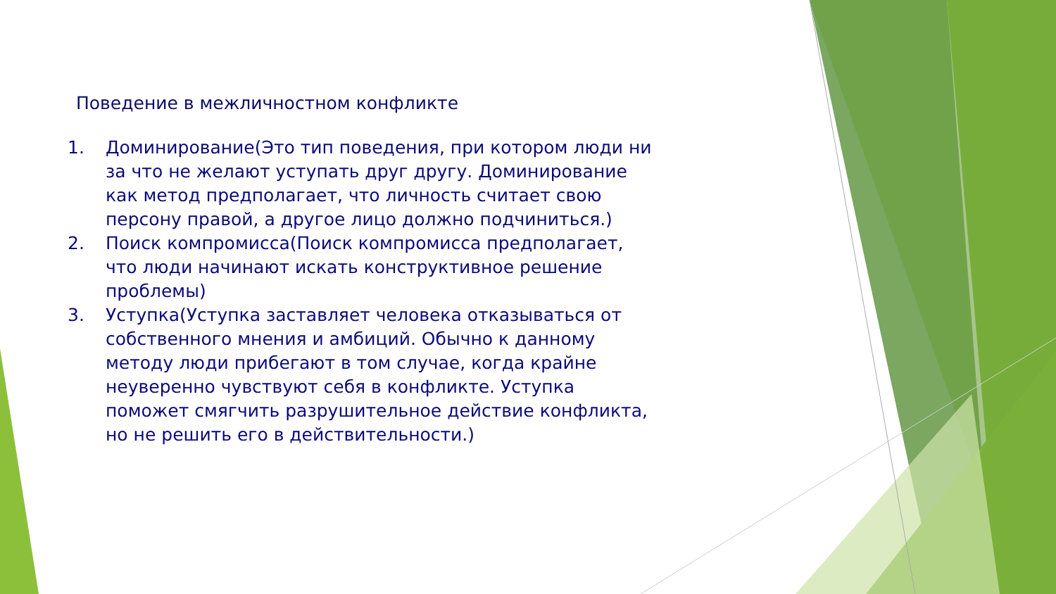Поведение в межличностном конфликте
1. Доминирование(Это тип поведения, при котором люди ни за что не желают уступать друг другу. Доминирование как метод предполагает, что личность считает свою персону правой, а другое лицо должно подчиниться.)
2. Поиск компромисса(Поиск компромисса предполагает, что люди начинают искать конструктивное решение проблемы)
3. Уступка(Уступка заставляет человека отказываться от собственного мнения и амбиций. Обычно к данному методу люди прибегают в том случае, когда крайне неуверенно чувствуют себя в конфликте. Уступка поможет смягчить разрушительное действие конфликта, но не решить его в действительности.)